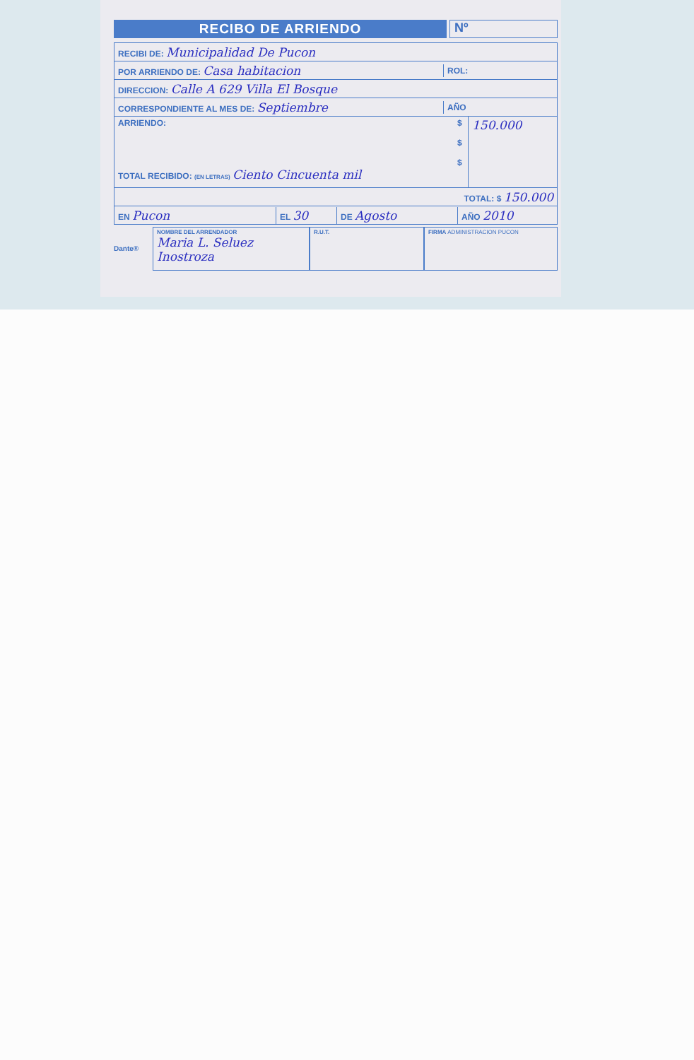RECIBO DE ARRIENDO
Nº
RECIBI DE: Municipalidad De Pucon
POR ARRIENDO DE: Casa habitacion ROL:
DIRECCION: Calle A 629 Villa El Bosque
CORRESPONDIENTE AL MES DE: Septiembre AÑO
ARRIENDO:
TOTAL RECIBIDO: (EN LETRAS) Ciento Cincuenta mil $
$
$ 150.000
TOTAL: $ 150.000
EN Pucon EL 30 DE Agosto AÑO 2010
Dante®
NOMBRE DEL ARRENDADOR
Maria L. Seluez Inostroza
R.U.T. FIRMA ADMINISTRACION PUCON